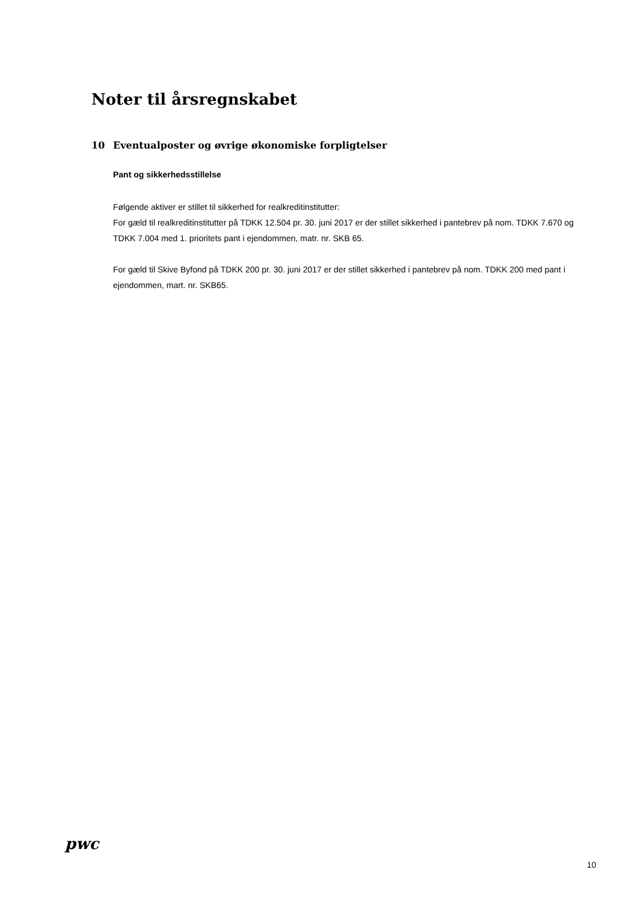Noter til årsregnskabet
10 Eventualposter og øvrige økonomiske forpligtelser
Pant og sikkerhedsstillelse
Følgende aktiver er stillet til sikkerhed for realkreditinstitutter:
For gæld til realkreditinstitutter på TDKK 12.504 pr. 30. juni 2017 er der stillet sikkerhed i pantebrev på nom. TDKK 7.670 og TDKK 7.004 med 1. prioritets pant i ejendommen, matr. nr. SKB 65.
For gæld til Skive Byfond på TDKK 200 pr. 30. juni 2017 er der stillet sikkerhed i pantebrev på nom. TDKK 200 med pant i ejendommen, mart. nr. SKB65.
pwc
10